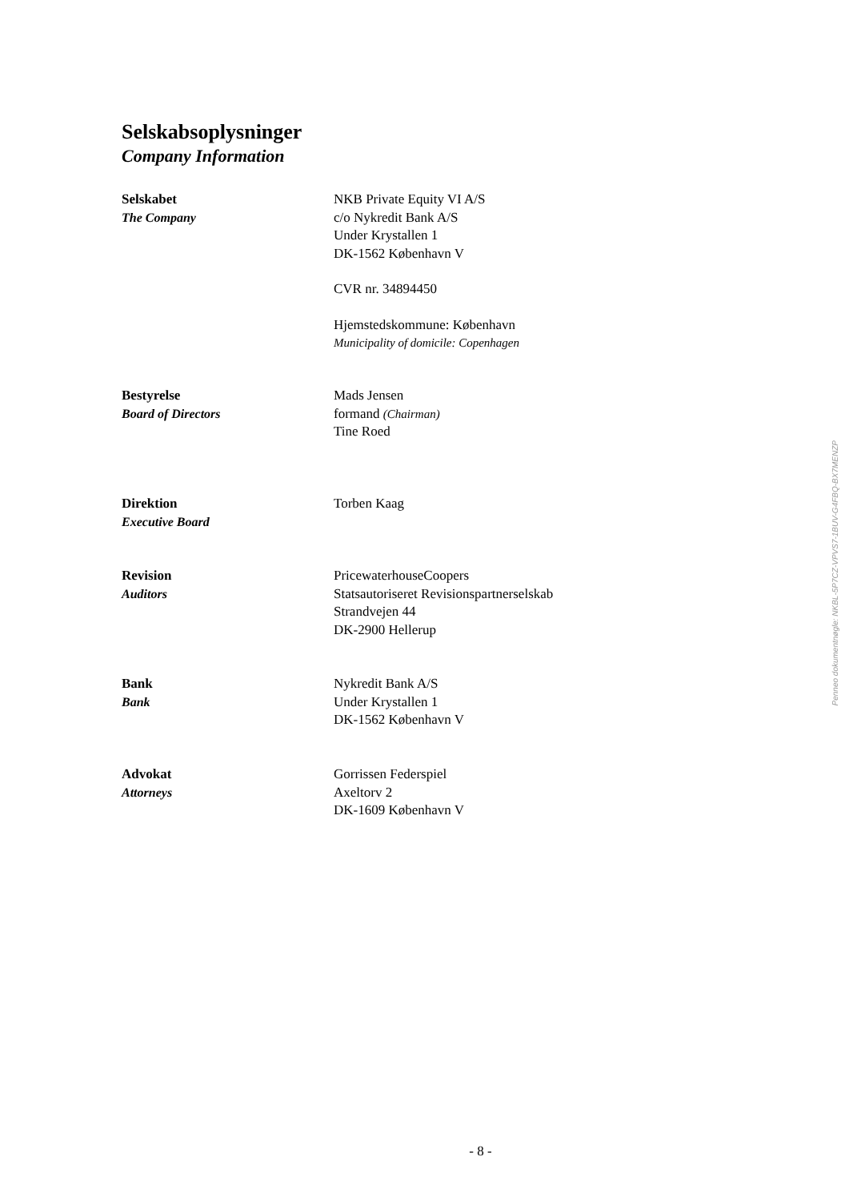Selskabsoplysninger
Company Information
Selskabet
The Company
NKB Private Equity VI A/S
c/o Nykredit Bank A/S
Under Krystallen 1
DK-1562 København V
CVR nr. 34894450
Hjemstedskommune: København
Municipality of domicile: Copenhagen
Bestyrelse
Board of Directors
Mads Jensen
formand (Chairman)
Tine Roed
Direktion
Executive Board
Torben Kaag
Revision
Auditors
PricewaterhouseCoopers
Statsautoriseret Revisionspartnerselskab
Strandvejen 44
DK-2900 Hellerup
Bank
Bank
Nykredit Bank A/S
Under Krystallen 1
DK-1562 København V
Advokat
Attorneys
Gorrissen Federspiel
Axeltorv 2
DK-1609 København V
Penneo dokumentnøgle: NKBL-5P7CZ-VPVS7-1BUV-G4FBQ-BX7MENZP
- 8 -